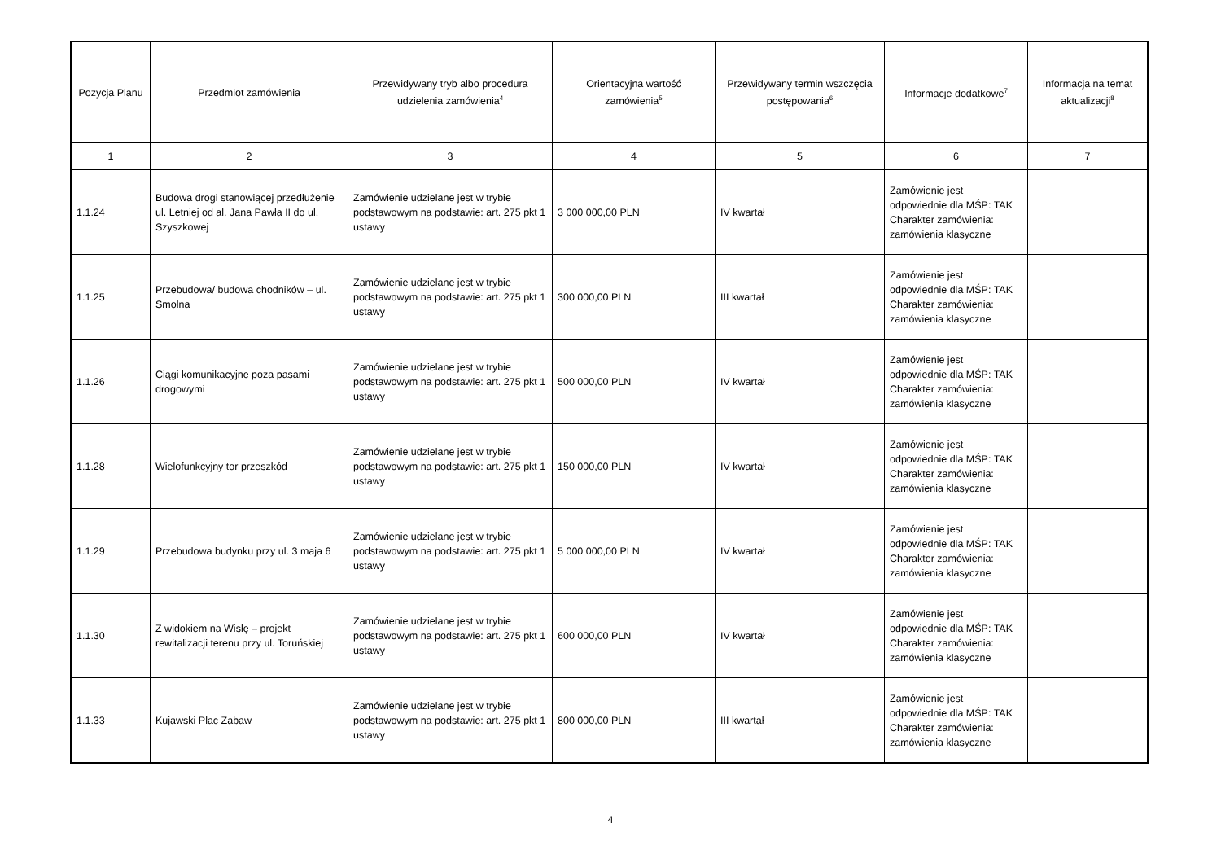| Pozycja Planu | Przedmiot zamówienia | Przewidywany tryb albo procedura udzielenia zamówienia<sup>4</sup> | Orientacyjna wartość zamówienia<sup>5</sup> | Przewidywany termin wszczęcia postępowania<sup>6</sup> | Informacje dodatkowe<sup>7</sup> | Informacja na temat aktualizacji<sup>8</sup> |
| --- | --- | --- | --- | --- | --- | --- |
| 1 | 2 | 3 | 4 | 5 | 6 | 7 |
| 1.1.24 | Budowa drogi stanowiącej przedłużenie ul. Letniej od al. Jana Pawła II do ul. Szyszkowej | Zamówienie udzielane jest w trybie podstawowym na podstawie: art. 275 pkt 1 ustawy | 3 000 000,00 PLN | IV kwartał | Zamówienie jest odpowiednie dla MŚP: TAK Charakter zamówienia: zamówienia klasyczne | |
| 1.1.25 | Przebudowa/ budowa chodników – ul. Smolna | Zamówienie udzielane jest w trybie podstawowym na podstawie: art. 275 pkt 1 ustawy | 300 000,00 PLN | III kwartał | Zamówienie jest odpowiednie dla MŚP: TAK Charakter zamówienia: zamówienia klasyczne | |
| 1.1.26 | Ciągi komunikacyjne poza pasami drogowymi | Zamówienie udzielane jest w trybie podstawowym na podstawie: art. 275 pkt 1 ustawy | 500 000,00 PLN | IV kwartał | Zamówienie jest odpowiednie dla MŚP: TAK Charakter zamówienia: zamówienia klasyczne | |
| 1.1.28 | Wielofunkcyjny tor przeszkód | Zamówienie udzielane jest w trybie podstawowym na podstawie: art. 275 pkt 1 ustawy | 150 000,00 PLN | IV kwartał | Zamówienie jest odpowiednie dla MŚP: TAK Charakter zamówienia: zamówienia klasyczne | |
| 1.1.29 | Przebudowa budynku przy ul. 3 maja 6 | Zamówienie udzielane jest w trybie podstawowym na podstawie: art. 275 pkt 1 ustawy | 5 000 000,00 PLN | IV kwartał | Zamówienie jest odpowiednie dla MŚP: TAK Charakter zamówienia: zamówienia klasyczne | |
| 1.1.30 | Z widokiem na Wisłę – projekt rewitalizacji terenu przy ul. Toruńskiej | Zamówienie udzielane jest w trybie podstawowym na podstawie: art. 275 pkt 1 ustawy | 600 000,00 PLN | IV kwartał | Zamówienie jest odpowiednie dla MŚP: TAK Charakter zamówienia: zamówienia klasyczne | |
| 1.1.33 | Kujawski Plac Zabaw | Zamówienie udzielane jest w trybie podstawowym na podstawie: art. 275 pkt 1 ustawy | 800 000,00 PLN | III kwartał | Zamówienie jest odpowiednie dla MŚP: TAK Charakter zamówienia: zamówienia klasyczne | |
4